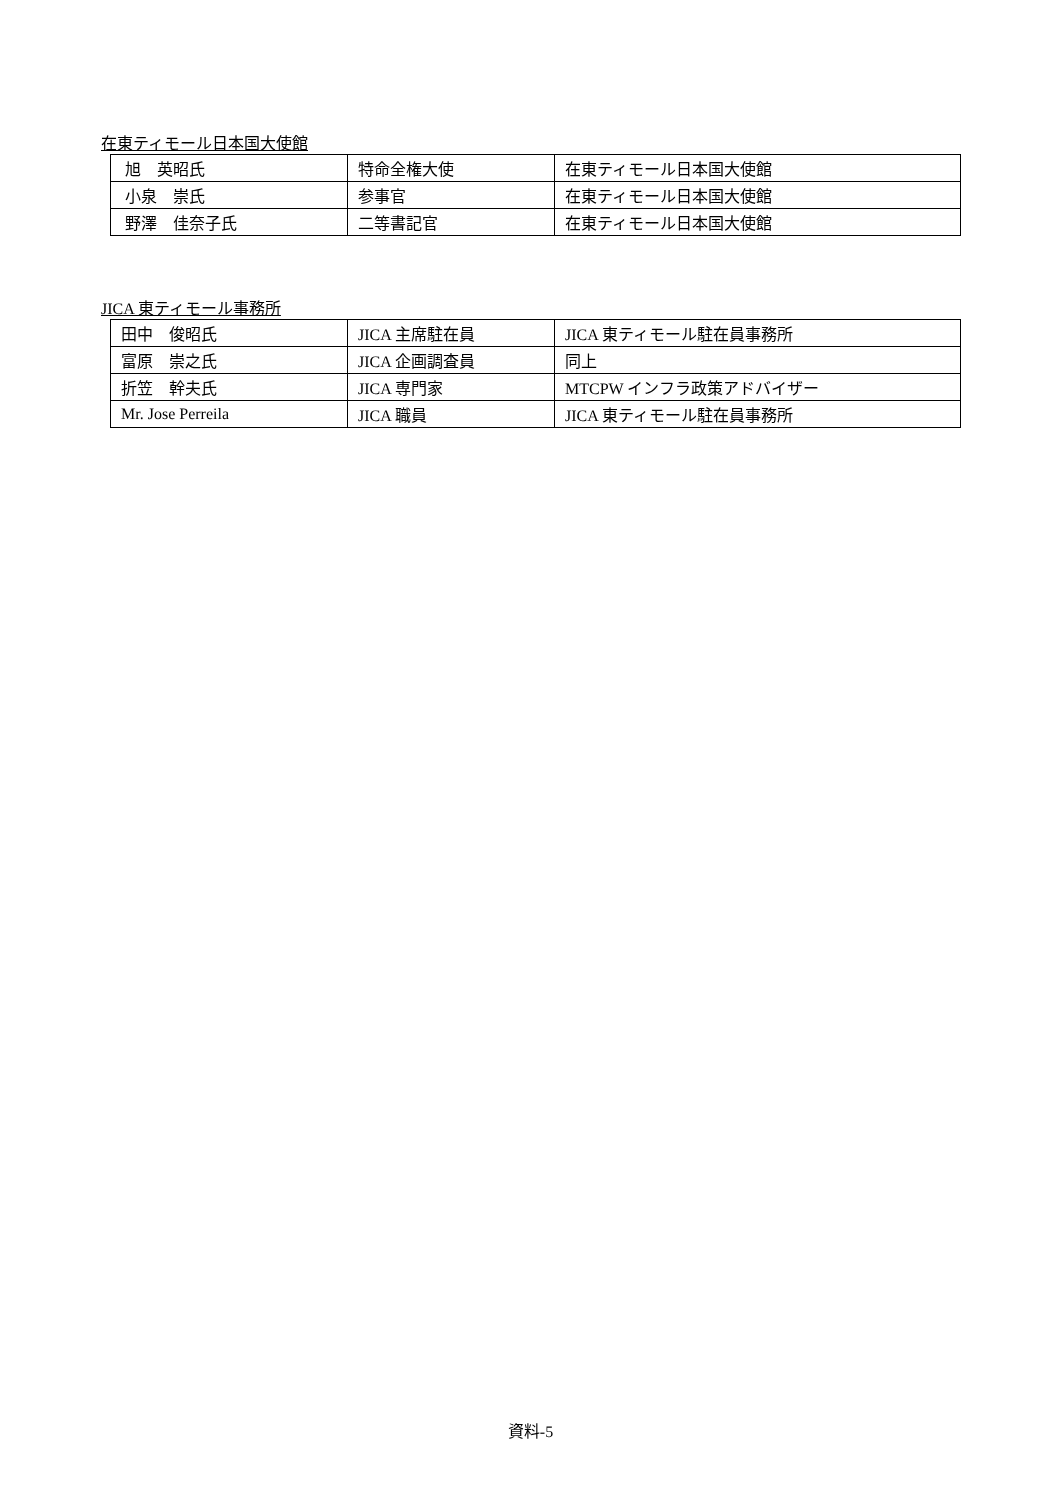在東ティモール日本国大使館
| 旭 英昭氏 | 特命全権大使 | 在東ティモール日本国大使館 |
| 小泉 崇氏 | 参事官 | 在東ティモール日本国大使館 |
| 野澤 佳奈子氏 | 二等書記官 | 在東ティモール日本国大使館 |
JICA 東ティモール事務所
| 田中 俊昭氏 | JICA 主席駐在員 | JICA 東ティモール駐在員事務所 |
| 富原 崇之氏 | JICA 企画調査員 | 同上 |
| 折笠 幹夫氏 | JICA 専門家 | MTCPW インフラ政策アドバイザー |
| Mr. Jose Perreila | JICA 職員 | JICA 東ティモール駐在員事務所 |
資料-5